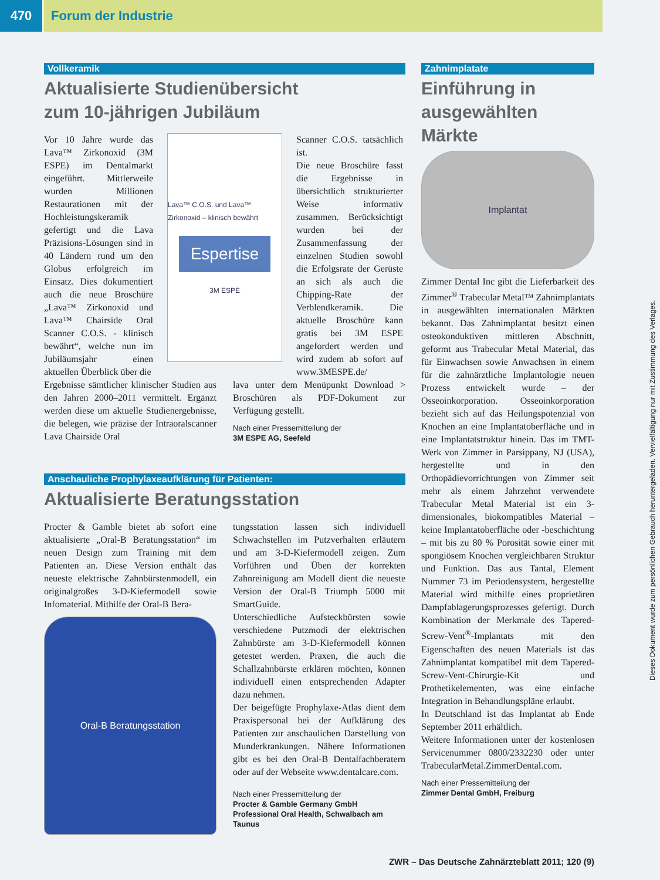470 Forum der Industrie
Vollkeramik
Aktualisierte Studienübersicht
zum 10-jährigen Jubiläum
Vor 10 Jahre wurde das Lava™ Zirkonoxid (3M ESPE) im Dentalmarkt eingeführt. Mittlerweile wurden Millionen Restaurationen mit der Hochleistungskeramik gefertigt und die Lava Präzisions-Lösungen sind in 40 Ländern rund um den Globus erfolgreich im Einsatz. Dies dokumentiert auch die neue Broschüre „Lava™ Zirkonoxid und Lava™ Chairside Oral Scanner C.O.S. - klinisch bewährt“, welche nun im Jubiläumsjahr einen aktuellen Überblick über die
Lava™ C.O.S. und Lava™ Zirkonoxid – klinisch bewährt
Espertise
3M ESPE
Scanner C.O.S. tatsächlich ist.
Die neue Broschüre fasst die Ergebnisse in übersichtlich strukturierter Weise informativ zusammen. Berücksichtigt wurden bei der Zusammenfassung der einzelnen Studien sowohl die Erfolgsrate der Gerüste an sich als auch die Chipping-Rate der Verblendkeramik. Die aktuelle Broschüre kann gratis bei 3M ESPE angefordert werden und wird zudem ab sofort auf www.3MESPE.de/
Ergebnisse sämtlicher klinischer Studien aus den Jahren 2000–2011 vermittelt. Ergänzt werden diese um aktuelle Studienergebnisse, die belegen, wie präzise der Intraoralscanner Lava Chairside Oral
lava unter dem Menüpunkt Download > Broschüren als PDF-Dokument zur Verfügung gestellt.
Nach einer Pressemitteilung der
3M ESPE AG, Seefeld
Anschauliche Prophylaxeaufklärung für Patienten:
Aktualisierte Beratungsstation
Procter & Gamble bietet ab sofort eine aktualisierte „Oral-B Beratungsstation“ im neuen Design zum Training mit dem Patienten an. Diese Version enthält das neueste elektrische Zahnbürstenmodell, ein originalgroßes 3-D-Kiefermodell sowie Infomaterial. Mithilfe der Oral-B Bera-
Oral-B Beratungsstation
tungsstation lassen sich individuell Schwachstellen im Putzverhalten erläutern und am 3-D-Kiefermodell zeigen. Zum Vorführen und Üben der korrekten Zahnreinigung am Modell dient die neueste Version der Oral-B Triumph 5000 mit SmartGuide.
Unterschiedliche Aufsteckbürsten sowie verschiedene Putzmodi der elektrischen Zahnbürste am 3-D-Kiefermodell können getestet werden. Praxen, die auch die Schallzahnbürste erklären möchten, können individuell einen entsprechenden Adapter dazu nehmen.
Der beigefügte Prophylaxe-Atlas dient dem Praxispersonal bei der Aufklärung des Patienten zur anschaulichen Darstellung von Munderkrankungen. Nähere Informationen gibt es bei den Oral-B Dentalfachberatern oder auf der Webseite www.dentalcare.com.
Nach einer Pressemitteilung der
Procter & Gamble Germany GmbH
Professional Oral Health, Schwalbach am Taunus
Zahnimplatate
Einführung in
ausgewählten
Märkte
Implantat
Zimmer Dental Inc gibt die Lieferbarkeit des Zimmer<sup>®</sup> Trabecular Metal™ Zahnimplantats in ausgewählten internationalen Märkten bekannt. Das Zahnimplantat besitzt einen osteokonduktiven mittleren Abschnitt, geformt aus Trabecular Metal Material, das für Einwachsen sowie Anwachsen in einem für die zahnärztliche Implantologie neuen Prozess entwickelt wurde – der Osseoinkorporation. Osseoinkorporation bezieht sich auf das Heilungspotenzial von Knochen an eine Implantatoberfläche und in eine Implantatstruktur hinein. Das im TMT-Werk von Zimmer in Parsippany, NJ (USA), hergestellte und in den Orthopädievorrichtungen von Zimmer seit mehr als einem Jahrzehnt verwendete Trabecular Metal Material ist ein 3-dimensionales, biokompatibles Material – keine Implantatoberfläche oder -beschichtung – mit bis zu 80 % Porosität sowie einer mit spongiösem Knochen vergleichbaren Struktur und Funktion. Das aus Tantal, Element Nummer 73 im Periodensystem, hergestellte Material wird mithilfe eines proprietären Dampfablagerungsprozesses gefertigt. Durch Kombination der Merkmale des Tapered-Screw-Vent<sup>®</sup>-Implantats mit den Eigenschaften des neuen Materials ist das Zahnimplantat kompatibel mit dem Tapered-Screw-Vent-Chirurgie-Kit und Prothetikelementen, was eine einfache Integration in Behandlungspläne erlaubt.
In Deutschland ist das Implantat ab Ende September 2011 erhältlich.
Weitere Informationen unter der kostenlosen Servicenummer 0800/2332230 oder unter TrabecularMetal.ZimmerDental.com.
Nach einer Pressemitteilung der
Zimmer Dental GmbH, Freiburg
ZWR – Das Deutsche Zahnärzteblatt 2011; 120 (9)
Dieses Dokument wurde zum persönlichen Gebrauch heruntergeladen. Vervielfältigung nur mit Zustimmung des Verlages.